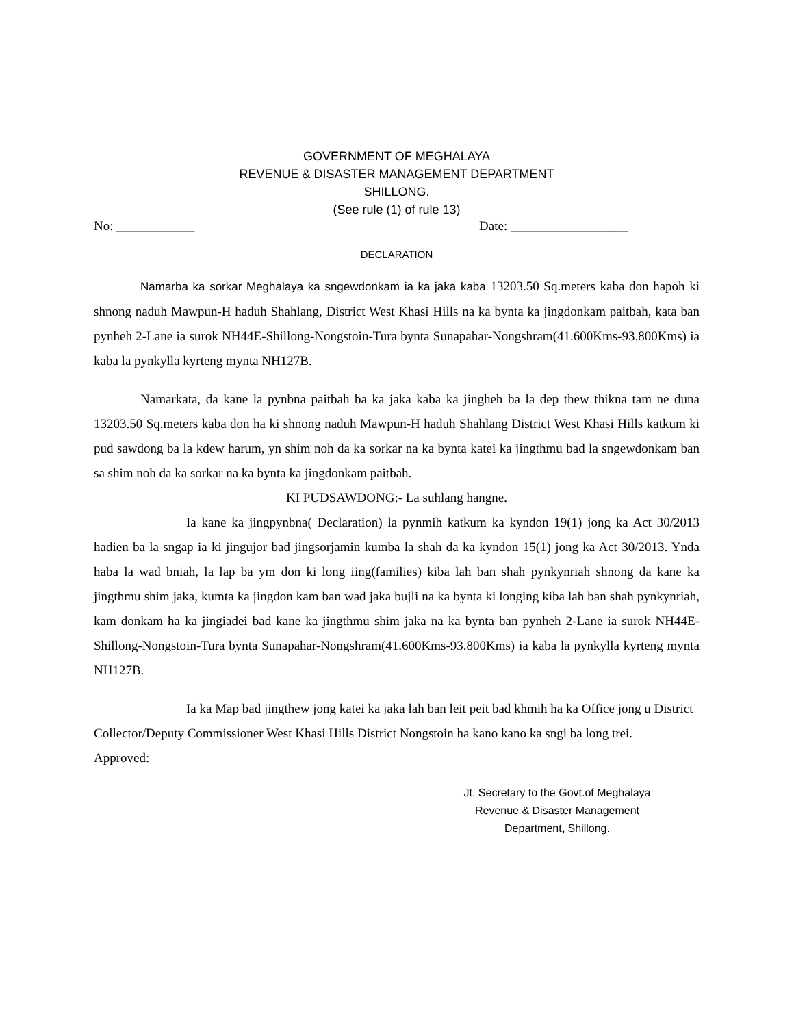GOVERNMENT OF MEGHALAYA
REVENUE & DISASTER MANAGEMENT DEPARTMENT
SHILLONG.
(See rule (1) of rule 13)
No: ____________ Date: __________________
DECLARATION
Namarba ka sorkar Meghalaya ka sngewdonkam ia ka jaka kaba 13203.50 Sq.meters kaba don hapoh ki shnong naduh Mawpun-H haduh Shahlang, District West Khasi Hills na ka bynta ka jingdonkam paitbah, kata ban pynheh 2-Lane ia surok NH44E-Shillong-Nongstoin-Tura bynta Sunapahar-Nongshram(41.600Kms-93.800Kms) ia kaba la pynkylla kyrteng mynta NH127B.
Namarkata, da kane la pynbna paitbah ba ka jaka kaba ka jingheh ba la dep thew thikna tam ne duna 13203.50 Sq.meters kaba don ha ki shnong naduh Mawpun-H haduh Shahlang District West Khasi Hills katkum ki pud sawdong ba la kdew harum, yn shim noh da ka sorkar na ka bynta katei ka jingthmu bad la sngewdonkam ban sa shim noh da ka sorkar na ka bynta ka jingdonkam paitbah.
KI PUDSAWDONG:- La suhlang hangne.
Ia kane ka jingpynbna( Declaration) la pynmih katkum ka kyndon 19(1) jong ka Act 30/2013 hadien ba la sngap ia ki jingujor bad jingsorjamin kumba la shah da ka kyndon 15(1) jong ka Act 30/2013. Ynda haba la wad bniah, la lap ba ym don ki long iing(families) kiba lah ban shah pynkynriah shnong da kane ka jingthmu shim jaka, kumta ka jingdon kam ban wad jaka bujli na ka bynta ki longing kiba lah ban shah pynkynriah, kam donkam ha ka jingiadei bad kane ka jingthmu shim jaka na ka bynta ban pynheh 2-Lane ia surok NH44E-Shillong-Nongstoin-Tura bynta Sunapahar-Nongshram(41.600Kms-93.800Kms) ia kaba la pynkylla kyrteng mynta NH127B.
Ia ka Map bad jingthew jong katei ka jaka lah ban leit peit bad khmih ha ka Office jong u District Collector/Deputy Commissioner West Khasi Hills District Nongstoin ha kano kano ka sngi ba long trei.
Approved:
Jt. Secretary to the Govt.of Meghalaya
Revenue & Disaster Management
Department, Shillong.